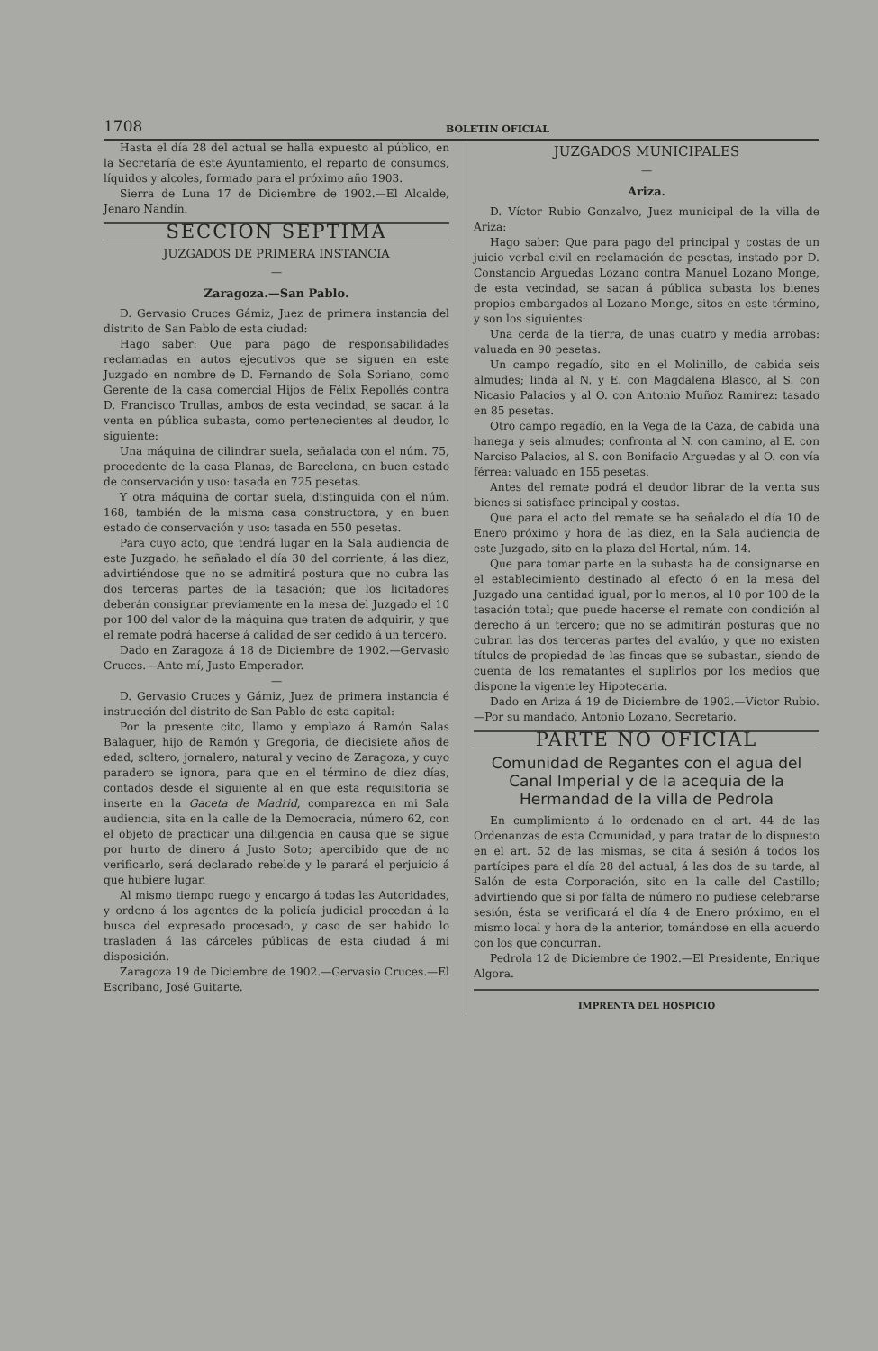1708 BOLETIN OFICIAL
Hasta el día 28 del actual se halla expuesto al público, en la Secretaría de este Ayuntamiento, el reparto de consumos, líquidos y alcoles, formado para el próximo año 1903.
Sierra de Luna 17 de Diciembre de 1902.—El Alcalde, Jenaro Nandín.
SECCION SEPTIMA
JUZGADOS DE PRIMERA INSTANCIA
—
Zaragoza.—San Pablo.
D. Gervasio Cruces Gámiz, Juez de primera instancia del distrito de San Pablo de esta ciudad:
Hago saber: Que para pago de responsabilidades reclamadas en autos ejecutivos que se siguen en este Juzgado en nombre de D. Fernando de Sola Soriano, como Gerente de la casa comercial Hijos de Félix Repollés contra D. Francisco Trullas, ambos de esta vecindad, se sacan á la venta en pública subasta, como pertenecientes al deudor, lo siguiente:
Una máquina de cilindrar suela, señalada con el núm. 75, procedente de la casa Planas, de Barcelona, en buen estado de conservación y uso: tasada en 725 pesetas.
Y otra máquina de cortar suela, distinguida con el núm. 168, también de la misma casa constructora, y en buen estado de conservación y uso: tasada en 550 pesetas.
Para cuyo acto, que tendrá lugar en la Sala audiencia de este Juzgado, he señalado el día 30 del corriente, á las diez; advirtiéndose que no se admitirá postura que no cubra las dos terceras partes de la tasación; que los licitadores deberán consignar previamente en la mesa del Juzgado el 10 por 100 del valor de la máquina que traten de adquirir, y que el remate podrá hacerse á calidad de ser cedido á un tercero.
Dado en Zaragoza á 18 de Diciembre de 1902.—Gervasio Cruces.—Ante mí, Justo Emperador.
—
D. Gervasio Cruces y Gámiz, Juez de primera instancia é instrucción del distrito de San Pablo de esta capital:
Por la presente cito, llamo y emplazo á Ramón Salas Balaguer, hijo de Ramón y Gregoria, de diecisiete años de edad, soltero, jornalero, natural y vecino de Zaragoza, y cuyo paradero se ignora, para que en el término de diez días, contados desde el siguiente al en que esta requisitoria se inserte en la Gaceta de Madrid, comparezca en mi Sala audiencia, sita en la calle de la Democracia, número 62, con el objeto de practicar una diligencia en causa que se sigue por hurto de dinero á Justo Soto; apercibido que de no verificarlo, será declarado rebelde y le parará el perjuicio á que hubiere lugar.
Al mismo tiempo ruego y encargo á todas las Autoridades, y ordeno á los agentes de la policía judicial procedan á la busca del expresado procesado, y caso de ser habido lo trasladen á las cárceles públicas de esta ciudad á mi disposición.
Zaragoza 19 de Diciembre de 1902.—Gervasio Cruces.—El Escribano, José Guitarte.
JUZGADOS MUNICIPALES
—
Ariza.
D. Víctor Rubio Gonzalvo, Juez municipal de la villa de Ariza:
Hago saber: Que para pago del principal y costas de un juicio verbal civil en reclamación de pesetas, instado por D. Constancio Arguedas Lozano contra Manuel Lozano Monge, de esta vecindad, se sacan á pública subasta los bienes propios embargados al Lozano Monge, sitos en este término, y son los siguientes:
Una cerda de la tierra, de unas cuatro y media arrobas: valuada en 90 pesetas.
Un campo regadío, sito en el Molinillo, de cabida seis almudes; linda al N. y E. con Magdalena Blasco, al S. con Nicasio Palacios y al O. con Antonio Muñoz Ramírez: tasado en 85 pesetas.
Otro campo regadío, en la Vega de la Caza, de cabida una hanega y seis almudes; confronta al N. con camino, al E. con Narciso Palacios, al S. con Bonifacio Arguedas y al O. con vía férrea: valuado en 155 pesetas.
Antes del remate podrá el deudor librar de la venta sus bienes si satisface principal y costas.
Que para el acto del remate se ha señalado el día 10 de Enero próximo y hora de las diez, en la Sala audiencia de este Juzgado, sito en la plaza del Hortal, núm. 14.
Que para tomar parte en la subasta ha de consignarse en el establecimiento destinado al efecto ó en la mesa del Juzgado una cantidad igual, por lo menos, al 10 por 100 de la tasación total; que puede hacerse el remate con condición al derecho á un tercero; que no se admitirán posturas que no cubran las dos terceras partes del avalúo, y que no existen títulos de propiedad de las fincas que se subastan, siendo de cuenta de los rematantes el suplirlos por los medios que dispone la vigente ley Hipotecaria.
Dado en Ariza á 19 de Diciembre de 1902.—Víctor Rubio.—Por su mandado, Antonio Lozano, Secretario.
PARTE NO OFICIAL
Comunidad de Regantes con el agua del Canal Imperial y de la acequia de la Hermandad de la villa de Pedrola
En cumplimiento á lo ordenado en el art. 44 de las Ordenanzas de esta Comunidad, y para tratar de lo dispuesto en el art. 52 de las mismas, se cita á sesión á todos los partícipes para el día 28 del actual, á las dos de su tarde, al Salón de esta Corporación, sito en la calle del Castillo; advirtiendo que si por falta de número no pudiese celebrarse sesión, ésta se verificará el día 4 de Enero próximo, en el mismo local y hora de la anterior, tomándose en ella acuerdo con los que concurran.
Pedrola 12 de Diciembre de 1902.—El Presidente, Enrique Algora.
IMPRENTA DEL HOSPICIO